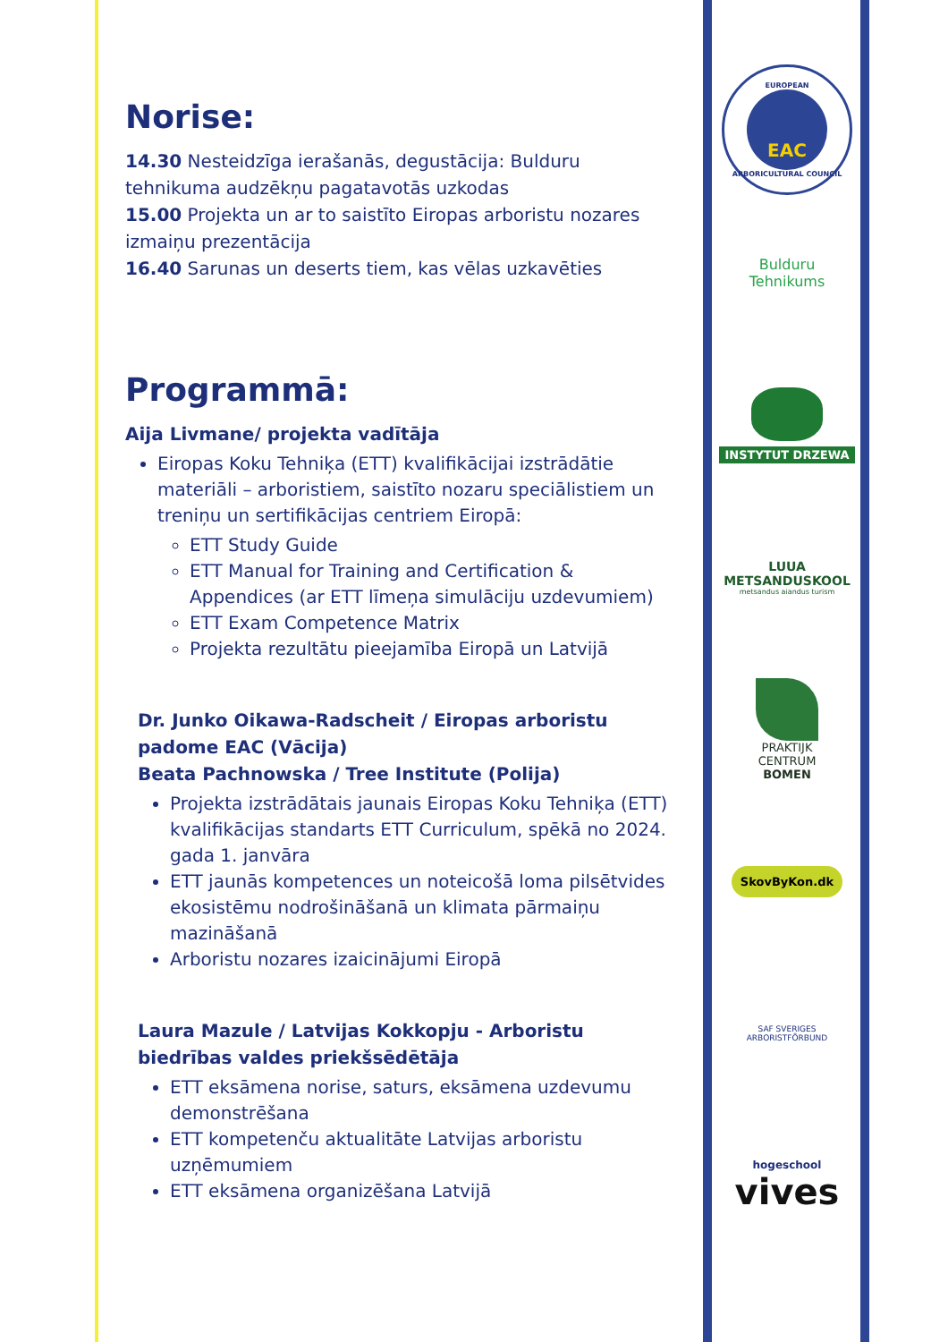Norise:
14.30 Nesteidzīga ierašanās, degustācija: Bulduru tehnikuma audzēkņu pagatavotās uzkodas
15.00 Projekta un ar to saistīto Eiropas arboristu nozares izmaiņu prezentācija
16.40 Sarunas un deserts tiem, kas vēlas uzkavēties
Programmā:
Aija Livmane/ projekta vadītāja
Eiropas Koku Tehniķa (ETT) kvalifikācijai izstrādātie materiāli – arboristiem, saistīto nozaru speciālistiem un treniņu un sertifikācijas centriem Eiropā:
ETT Study Guide
ETT Manual for Training and Certification & Appendices (ar ETT līmeņa simulāciju uzdevumiem)
ETT Exam Competence Matrix
Projekta rezultātu pieejamība Eiropā un Latvijā
Dr. Junko Oikawa-Radscheit / Eiropas arboristu padome EAC (Vācija)
Beata Pachnowska / Tree Institute (Polija)
Projekta izstrādātais jaunais Eiropas Koku Tehniķa (ETT) kvalifikācijas standarts ETT Curriculum, spēkā no 2024. gada 1. janvāra
ETT jaunās kompetences un noteicošā loma pilsētvides ekosistēmu nodrošināšanā un klimata pārmaiņu mazināšanā
Arboristu nozares izaicinājumi Eiropā
Laura Mazule / Latvijas Kokkopju - Arboristu biedrības valdes priekšsēdētāja
ETT eksāmena norise, saturs, eksāmena uzdevumu demonstrēšana
ETT kompetenču aktualitāte Latvijas arboristu uzņēmumiem
ETT eksāmena organizēšana Latvijā
EUROPEAN
EAC
ARBORICULTURAL COUNCIL
Bulduru
Tehnikums
INSTYTUT DRZEWA
LUUA METSANDUSKOOL
metsandus aiandus turism
PRAKTIJK
CENTRUM
BOMEN
SkovByKon.dk
SAF SVERIGES
ARBORISTFÖRBUND
hogeschool
vives